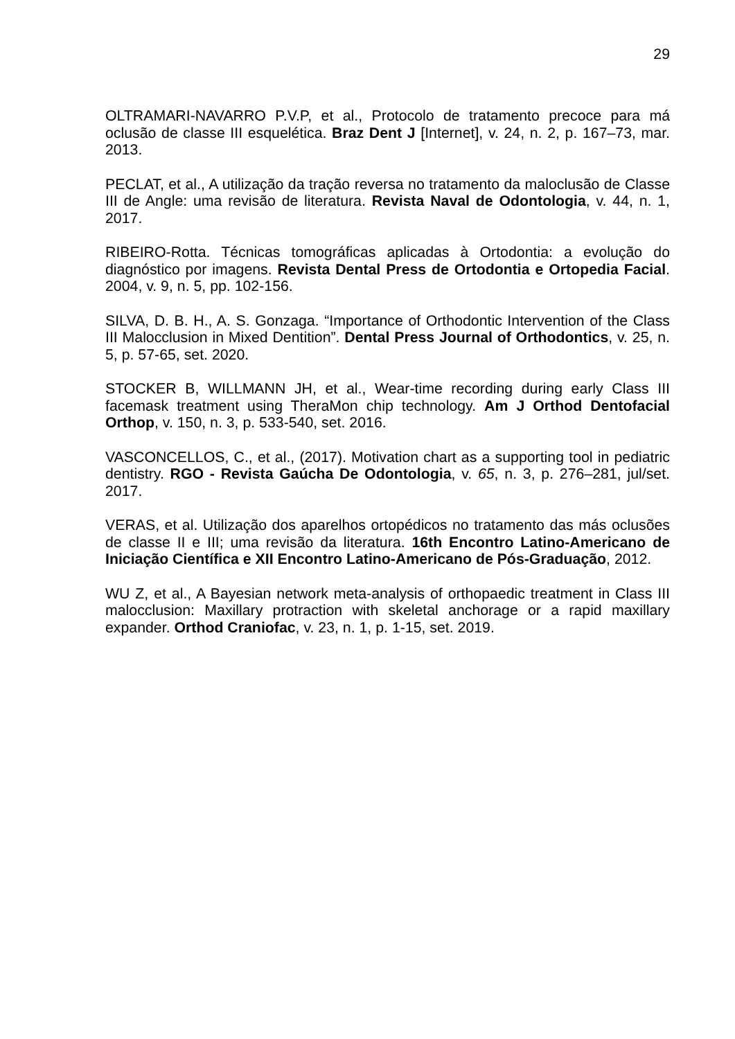29
OLTRAMARI-NAVARRO P.V.P, et al., Protocolo de tratamento precoce para má oclusão de classe III esquelética. Braz Dent J [Internet], v. 24, n. 2, p. 167–73, mar. 2013.
PECLAT, et al., A utilização da tração reversa no tratamento da maloclusão de Classe III de Angle: uma revisão de literatura. Revista Naval de Odontologia, v. 44, n. 1, 2017.
RIBEIRO-Rotta. Técnicas tomográficas aplicadas à Ortodontia: a evolução do diagnóstico por imagens. Revista Dental Press de Ortodontia e Ortopedia Facial. 2004, v. 9, n. 5, pp. 102-156.
SILVA, D. B. H., A. S. Gonzaga. “Importance of Orthodontic Intervention of the Class III Malocclusion in Mixed Dentition”. Dental Press Journal of Orthodontics, v. 25, n. 5, p. 57-65, set. 2020.
STOCKER B, WILLMANN JH, et al., Wear-time recording during early Class III facemask treatment using TheraMon chip technology. Am J Orthod Dentofacial Orthop, v. 150, n. 3, p. 533-540, set. 2016.
VASCONCELLOS, C., et al., (2017). Motivation chart as a supporting tool in pediatric dentistry. RGO - Revista Gaúcha De Odontologia, v. 65, n. 3, p. 276–281, jul/set. 2017.
VERAS, et al. Utilização dos aparelhos ortopédicos no tratamento das más oclusões de classe II e III; uma revisão da literatura. 16th Encontro Latino-Americano de Iniciação Científica e XII Encontro Latino-Americano de Pós-Graduação, 2012.
WU Z, et al., A Bayesian network meta-analysis of orthopaedic treatment in Class III malocclusion: Maxillary protraction with skeletal anchorage or a rapid maxillary expander. Orthod Craniofac, v. 23, n. 1, p. 1-15, set. 2019.